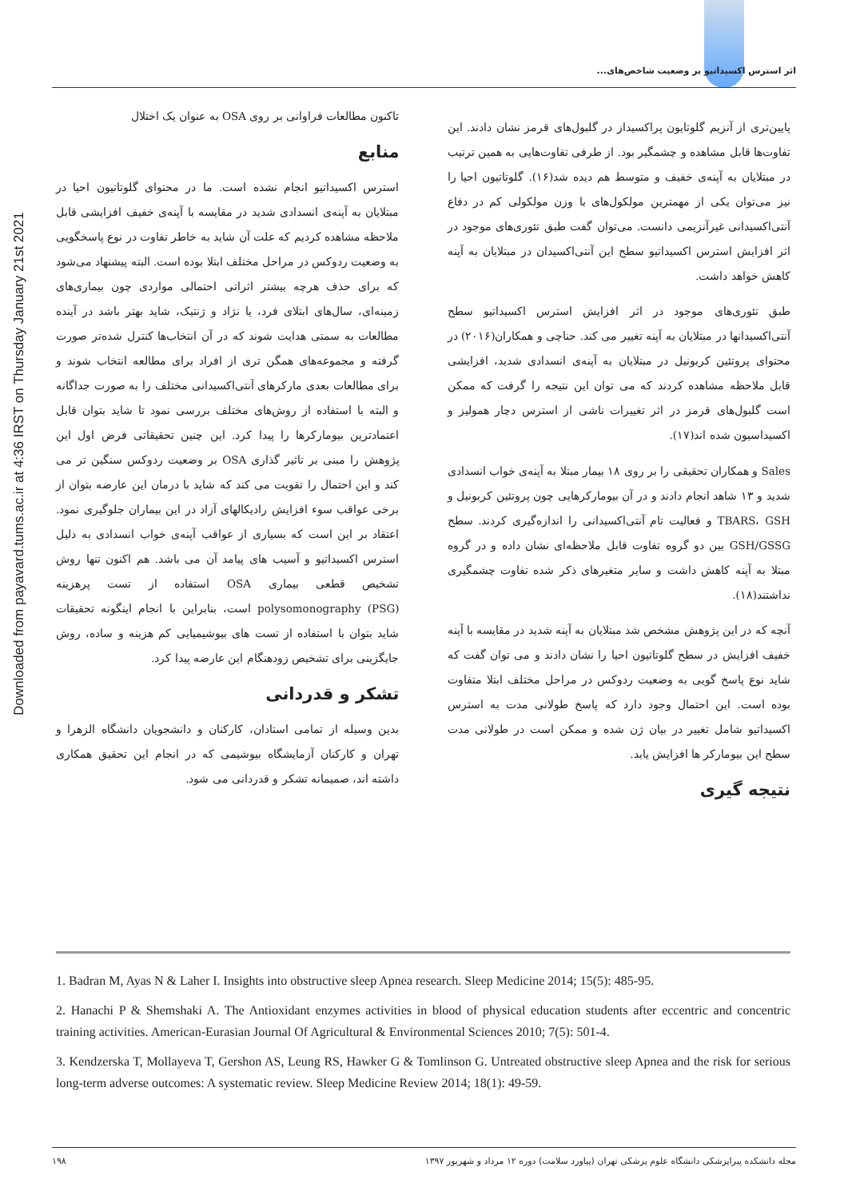Downloaded from payavard.tums.ac.ir at 4:36 IRST on Thursday January 21st 2021
اثر استرس اکسیداتیو بر وضعیت شاخص‌های...
پایین‌تری از آنزیم گلوتایون پراکسیداز در گلبول‌های قرمز نشان دادند. این تفاوت‌ها قابل مشاهده و چشمگیر بود. از طرفی تفاوت‌هایی به همین ترتیب در مبتلایان به آپنه‌ی خفیف و متوسط هم دیده شد(۱۶). گلوتاتیون احیا را نیز می‌توان یکی از مهمترین مولکول‌های با وزن مولکولی کم در دفاع آنتی‌اکسیدانی غیرآنزیمی دانست. می‌توان گفت طبق تئوری‌های موجود در اثر افزایش استرس اکسیداتیو سطح این آنتی‌اکسیدان در مبتلایان به آپنه کاهش خواهد داشت.
طبق تئوری‌های موجود در اثر افزایش استرس اکسیداتیو سطح آنتی‌اکسیدانها در مبتلایان به آپنه تغییر می کند. حناچی و همکاران(۲۰۱۶) در محتوای پروتئین کربونیل در مبتلایان به آپنه‌ی انسدادی شدید، افزایشی قابل ملاحظه مشاهده کردند که می توان این نتیجه را گرفت که ممکن است گلبول‌های قرمز در اثر تغییرات ناشی از استرس دچار همولیز و اکسیداسیون شده اند(۱۷).
Sales و همکاران تحقیقی را بر روی ۱۸ بیمار مبتلا به آپنه‌ی خواب انسدادی شدید و ۱۳ شاهد انجام دادند و در آن بیومارکرهایی چون پروتئین کربونیل و TBARS، GSH و فعالیت تام آنتی‌اکسیدانی را اندازه‌گیری کردند. سطح GSH/GSSG بین دو گروه تفاوت قابل ملاحظه‌ای نشان داده و در گروه مبتلا به آپنه کاهش داشت و سایر متغیرهای ذکر شده تفاوت چشمگیری نداشتند(۱۸).
آنچه که در این پژوهش مشخص شد مبتلایان به آپنه شدید در مقایسه با آپنه خفیف افزایش در سطح گلوتاتیون احیا را نشان دادند و می توان گفت که شاید نوع پاسخ گویی به وضعیت ردوکس در مراحل مختلف ابتلا متفاوت بوده است. این احتمال وجود دارد که پاسخ طولانی مدت به استرس اکسیداتیو شامل تغییر در بیان ژن شده و ممکن است در طولانی مدت سطح این بیومارکر ها افزایش یابد.
نتیجه گیری
تاکنون مطالعات فراوانی بر روی OSA به عنوان یک اختلال
منابع
استرس اکسیداتیو انجام نشده است. ما در محتوای گلوتاتیون احیا در مبتلایان به آپنه‌ی انسدادی شدید در مقایسه با آپنه‌ی خفیف افزایشی قابل ملاحظه مشاهده کردیم که علت آن شاید به خاطر تفاوت در نوع پاسخگویی به وضعیت ردوکس در مراحل مختلف ابتلا بوده است. البته پیشنهاد می‌شود که برای حذف هرچه بیشتر اثراتی احتمالی مواردی چون بیماری‌های زمینه‌ای، سال‌های ابتلای فرد، یا نژاد و ژنتیک، شاید بهتر باشد در آینده مطالعات به سمتی هدایت شوند که در آن انتخاب‌ها کنترل شده‌تر صورت گرفته و مجموعه‌های همگن تری از افراد برای مطالعه انتخاب شوند و برای مطالعات بعدی مارکرهای آنتی‌اکسیدانی مختلف را به صورت جداگانه و البته با استفاده از روش‌های مختلف بررسی نمود تا شاید بتوان قابل اعتمادترین بیومارکرها را پیدا کرد. این چنین تحقیقاتی فرض اول این پژوهش را مبنی بر تاثیر گذاری OSA بر وضعیت ردوکس سنگین تر می کند و این احتمال را تقویت می کند که شاید با درمان این عارضه بتوان از برخی عواقب سوء افزایش رادیکالهای آزاد در این بیماران جلوگیری نمود. اعتقاد بر این است که بسیاری از عواقب آپنه‌ی خواب انسدادی به دلیل استرس اکسیداتیو و آسیب های پیامد آن می باشد. هم اکنون تنها روش تشخیص قطعی بیماری OSA استفاده از تست پرهزینه polysomonography (PSG) است، بنابراین با انجام اینگونه تحقیقات شاید بتوان با استفاده از تست های بیوشیمیایی کم هزینه و ساده، روش جایگزینی برای تشخیص زودهنگام این عارضه پیدا کرد.
تشکر و قدردانی
بدین وسیله از تمامی استادان، کارکنان و دانشجویان دانشگاه الزهرا و تهران و کارکنان آزمایشگاه بیوشیمی که در انجام این تحقیق همکاری داشته اند، صمیمانه تشکر و قدردانی می شود.
1. Badran M, Ayas N & Laher I. Insights into obstructive sleep Apnea research. Sleep Medicine 2014; 15(5): 485-95.
2. Hanachi P & Shemshaki A. The Antioxidant enzymes activities in blood of physical education students after eccentric and concentric training activities. American-Eurasian Journal Of Agricultural & Environmental Sciences 2010; 7(5): 501-4.
3. Kendzerska T, Mollayeva T, Gershon AS, Leung RS, Hawker G & Tomlinson G. Untreated obstructive sleep Apnea and the risk for serious long-term adverse outcomes: A systematic review. Sleep Medicine Review 2014; 18(1): 49-59.
مجله دانشکده پیراپزشکی دانشگاه علوم پزشکی تهران (پیاورد سلامت) دوره ۱۲ مرداد و شهریور ۱۳۹۷ ۱۹۸